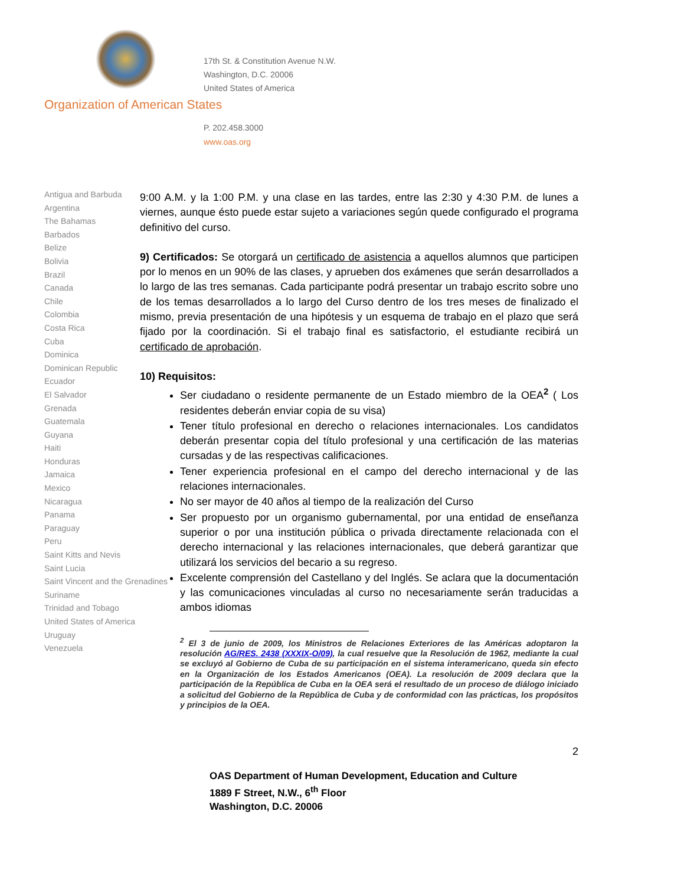17th St. & Constitution Avenue N.W.
Washington, D.C. 20006
United States of America
Organization of American States
P. 202.458.3000
www.oas.org
Antigua and Barbuda
Argentina
The Bahamas
Barbados
Belize
Bolivia
Brazil
Canada
Chile
Colombia
Costa Rica
Cuba
Dominica
Dominican Republic
Ecuador
El Salvador
Grenada
Guatemala
Guyana
Haiti
Honduras
Jamaica
Mexico
Nicaragua
Panama
Paraguay
Peru
Saint Kitts and Nevis
Saint Lucia
Saint Vincent and the Grenadines
Suriname
Trinidad and Tobago
United States of America
Uruguay
Venezuela
9:00 A.M. y la 1:00 P.M. y una clase en las tardes, entre las 2:30 y 4:30 P.M. de lunes a viernes, aunque ésto puede estar sujeto a variaciones según quede configurado el programa definitivo del curso.
9) Certificados: Se otorgará un certificado de asistencia a aquellos alumnos que participen por lo menos en un 90% de las clases, y aprueben dos exámenes que serán desarrollados a lo largo de las tres semanas. Cada participante podrá presentar un trabajo escrito sobre uno de los temas desarrollados a lo largo del Curso dentro de los tres meses de finalizado el mismo, previa presentación de una hipótesis y un esquema de trabajo en el plazo que será fijado por la coordinación. Si el trabajo final es satisfactorio, el estudiante recibirá un certificado de aprobación.
10) Requisitos:
Ser ciudadano o residente permanente de un Estado miembro de la OEA<sup>2</sup> ( Los residentes deberán enviar copia de su visa)
Tener título profesional en derecho o relaciones internacionales. Los candidatos deberán presentar copia del título profesional y una certificación de las materias cursadas y de las respectivas calificaciones.
Tener experiencia profesional en el campo del derecho internacional y de las relaciones internacionales.
No ser mayor de 40 años al tiempo de la realización del Curso
Ser propuesto por un organismo gubernamental, por una entidad de enseñanza superior o por una institución pública o privada directamente relacionada con el derecho internacional y las relaciones internacionales, que deberá garantizar que utilizará los servicios del becario a su regreso.
Excelente comprensión del Castellano y del Inglés. Se aclara que la documentación y las comunicaciones vinculadas al curso no necesariamente serán traducidas a ambos idiomas
<sup>2</sup> El 3 de junio de 2009, los Ministros de Relaciones Exteriores de las Américas adoptaron la resolución AG/RES. 2438 (XXXIX-O/09), la cual resuelve que la Resolución de 1962, mediante la cual se excluyó al Gobierno de Cuba de su participación en el sistema interamericano, queda sin efecto en la Organización de los Estados Americanos (OEA). La resolución de 2009 declara que la participación de la República de Cuba en la OEA será el resultado de un proceso de diálogo iniciado a solicitud del Gobierno de la República de Cuba y de conformidad con las prácticas, los propósitos y principios de la OEA.
2
OAS Department of Human Development, Education and Culture
1889 F Street, N.W., 6<sup>th</sup> Floor
Washington, D.C. 20006